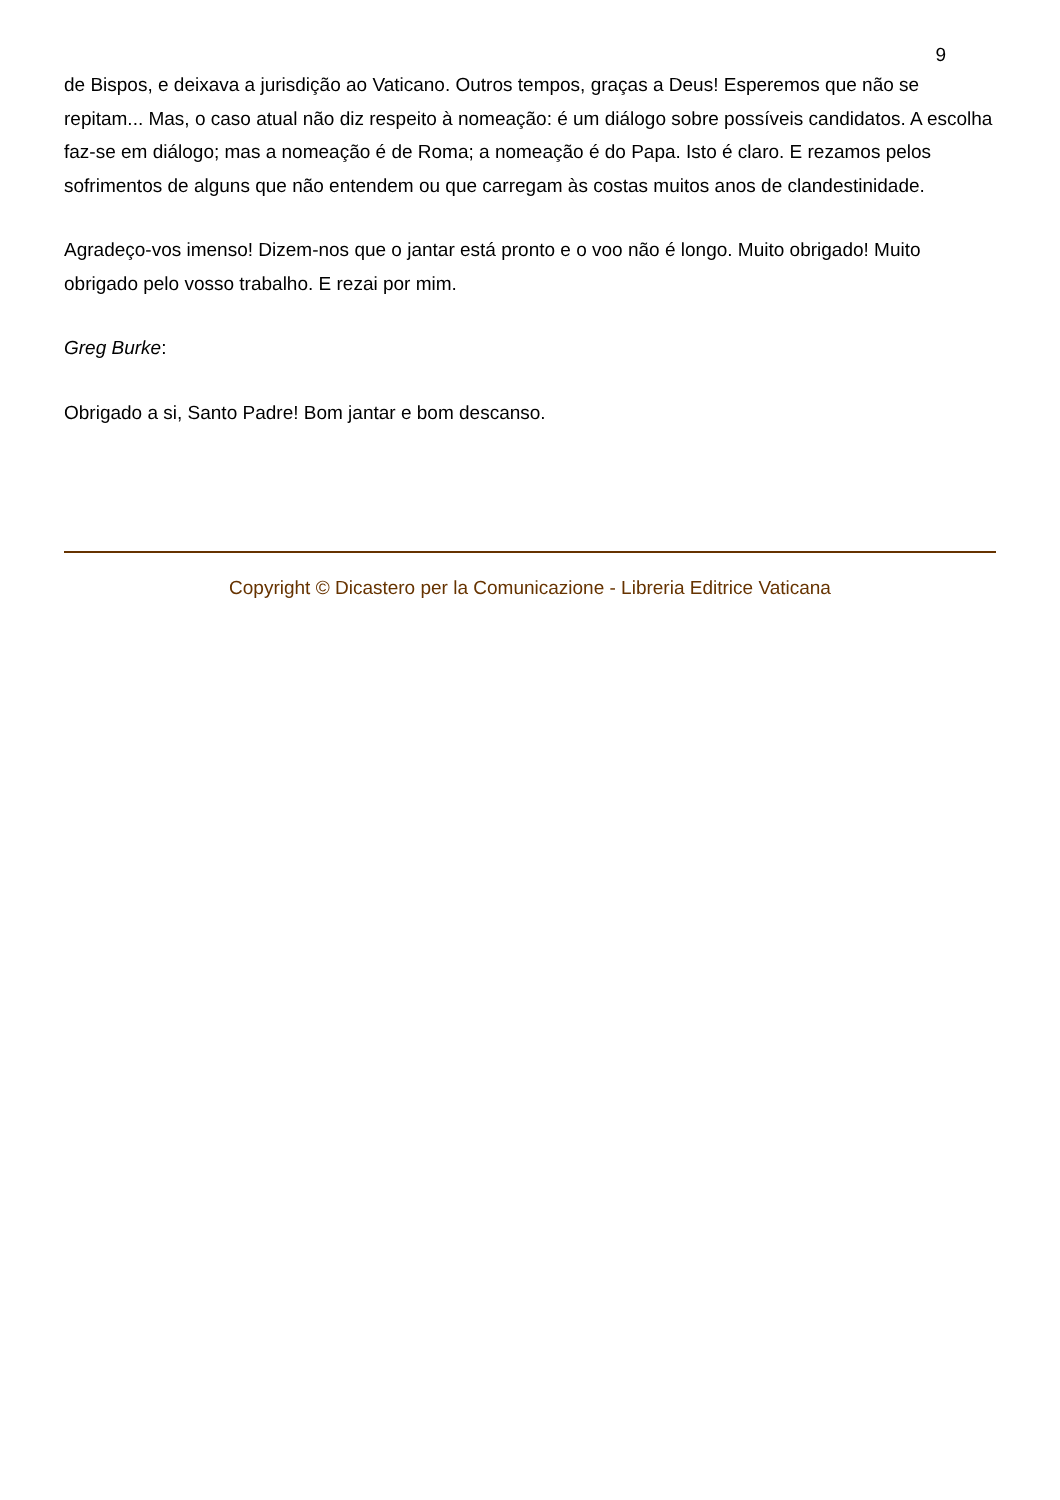9
de Bispos, e deixava a jurisdição ao Vaticano. Outros tempos, graças a Deus! Esperemos que não se repitam... Mas, o caso atual não diz respeito à nomeação: é um diálogo sobre possíveis candidatos. A escolha faz-se em diálogo; mas a nomeação é de Roma; a nomeação é do Papa. Isto é claro. E rezamos pelos sofrimentos de alguns que não entendem ou que carregam às costas muitos anos de clandestinidade.
Agradeço-vos imenso! Dizem-nos que o jantar está pronto e o voo não é longo. Muito obrigado! Muito obrigado pelo vosso trabalho. E rezai por mim.
Greg Burke:
Obrigado a si, Santo Padre! Bom jantar e bom descanso.
Copyright © Dicastero per la Comunicazione - Libreria Editrice Vaticana